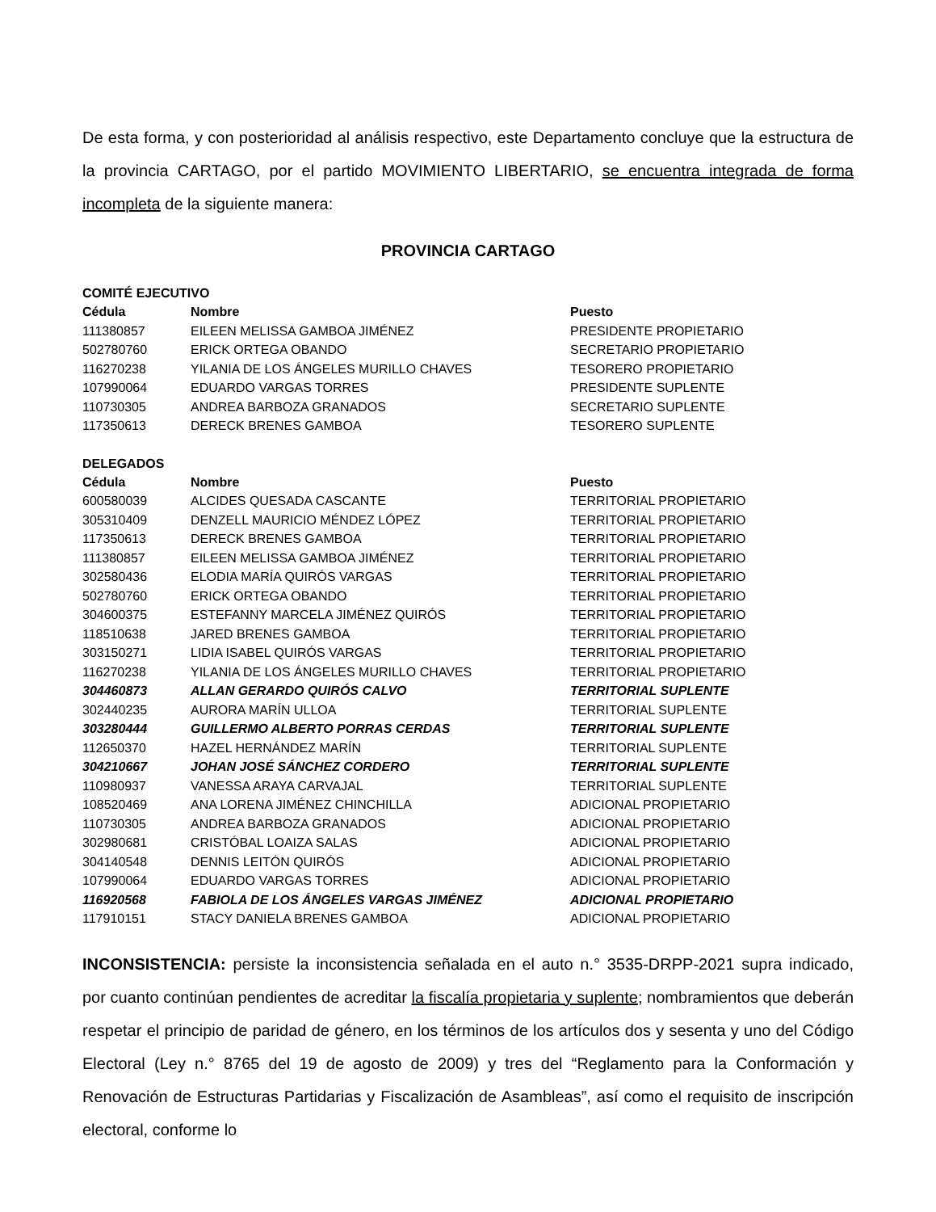De esta forma, y con posterioridad al análisis respectivo, este Departamento concluye que la estructura de la provincia CARTAGO, por el partido MOVIMIENTO LIBERTARIO, se encuentra integrada de forma incompleta de la siguiente manera:
PROVINCIA CARTAGO
COMITÉ EJECUTIVO
| Cédula | Nombre | Puesto |
| --- | --- | --- |
| 111380857 | EILEEN MELISSA GAMBOA JIMÉNEZ | PRESIDENTE PROPIETARIO |
| 502780760 | ERICK ORTEGA OBANDO | SECRETARIO PROPIETARIO |
| 116270238 | YILANIA DE LOS ÁNGELES MURILLO CHAVES | TESORERO PROPIETARIO |
| 107990064 | EDUARDO VARGAS TORRES | PRESIDENTE SUPLENTE |
| 110730305 | ANDREA BARBOZA GRANADOS | SECRETARIO SUPLENTE |
| 117350613 | DERECK BRENES GAMBOA | TESORERO SUPLENTE |
DELEGADOS
| Cédula | Nombre | Puesto |
| --- | --- | --- |
| 600580039 | ALCIDES QUESADA CASCANTE | TERRITORIAL PROPIETARIO |
| 305310409 | DENZELL MAURICIO MÉNDEZ LÓPEZ | TERRITORIAL PROPIETARIO |
| 117350613 | DERECK BRENES GAMBOA | TERRITORIAL PROPIETARIO |
| 111380857 | EILEEN MELISSA GAMBOA JIMÉNEZ | TERRITORIAL PROPIETARIO |
| 302580436 | ELODIA MARÍA QUIRÓS VARGAS | TERRITORIAL PROPIETARIO |
| 502780760 | ERICK ORTEGA OBANDO | TERRITORIAL PROPIETARIO |
| 304600375 | ESTEFANNY MARCELA JIMÉNEZ QUIRÓS | TERRITORIAL PROPIETARIO |
| 118510638 | JARED BRENES GAMBOA | TERRITORIAL PROPIETARIO |
| 303150271 | LIDIA ISABEL QUIRÓS VARGAS | TERRITORIAL PROPIETARIO |
| 116270238 | YILANIA DE LOS ÁNGELES MURILLO CHAVES | TERRITORIAL PROPIETARIO |
| 304460873 | ALLAN GERARDO QUIRÓS CALVO | TERRITORIAL SUPLENTE |
| 302440235 | AURORA MARÍN ULLOA | TERRITORIAL SUPLENTE |
| 303280444 | GUILLERMO ALBERTO PORRAS CERDAS | TERRITORIAL SUPLENTE |
| 112650370 | HAZEL HERNÁNDEZ MARÍN | TERRITORIAL SUPLENTE |
| 304210667 | JOHAN JOSÉ SÁNCHEZ CORDERO | TERRITORIAL SUPLENTE |
| 110980937 | VANESSA ARAYA CARVAJAL | TERRITORIAL SUPLENTE |
| 108520469 | ANA LORENA JIMÉNEZ CHINCHILLA | ADICIONAL PROPIETARIO |
| 110730305 | ANDREA BARBOZA GRANADOS | ADICIONAL PROPIETARIO |
| 302980681 | CRISTÓBAL LOAIZA SALAS | ADICIONAL PROPIETARIO |
| 304140548 | DENNIS LEITÓN QUIRÓS | ADICIONAL PROPIETARIO |
| 107990064 | EDUARDO VARGAS TORRES | ADICIONAL PROPIETARIO |
| 116920568 | FABIOLA DE LOS ÁNGELES VARGAS JIMÉNEZ | ADICIONAL PROPIETARIO |
| 117910151 | STACY DANIELA BRENES GAMBOA | ADICIONAL PROPIETARIO |
INCONSISTENCIA: persiste la inconsistencia señalada en el auto n.° 3535-DRPP-2021 supra indicado, por cuanto continúan pendientes de acreditar la fiscalía propietaria y suplente; nombramientos que deberán respetar el principio de paridad de género, en los términos de los artículos dos y sesenta y uno del Código Electoral (Ley n.° 8765 del 19 de agosto de 2009) y tres del “Reglamento para la Conformación y Renovación de Estructuras Partidarias y Fiscalización de Asambleas”, así como el requisito de inscripción electoral, conforme lo